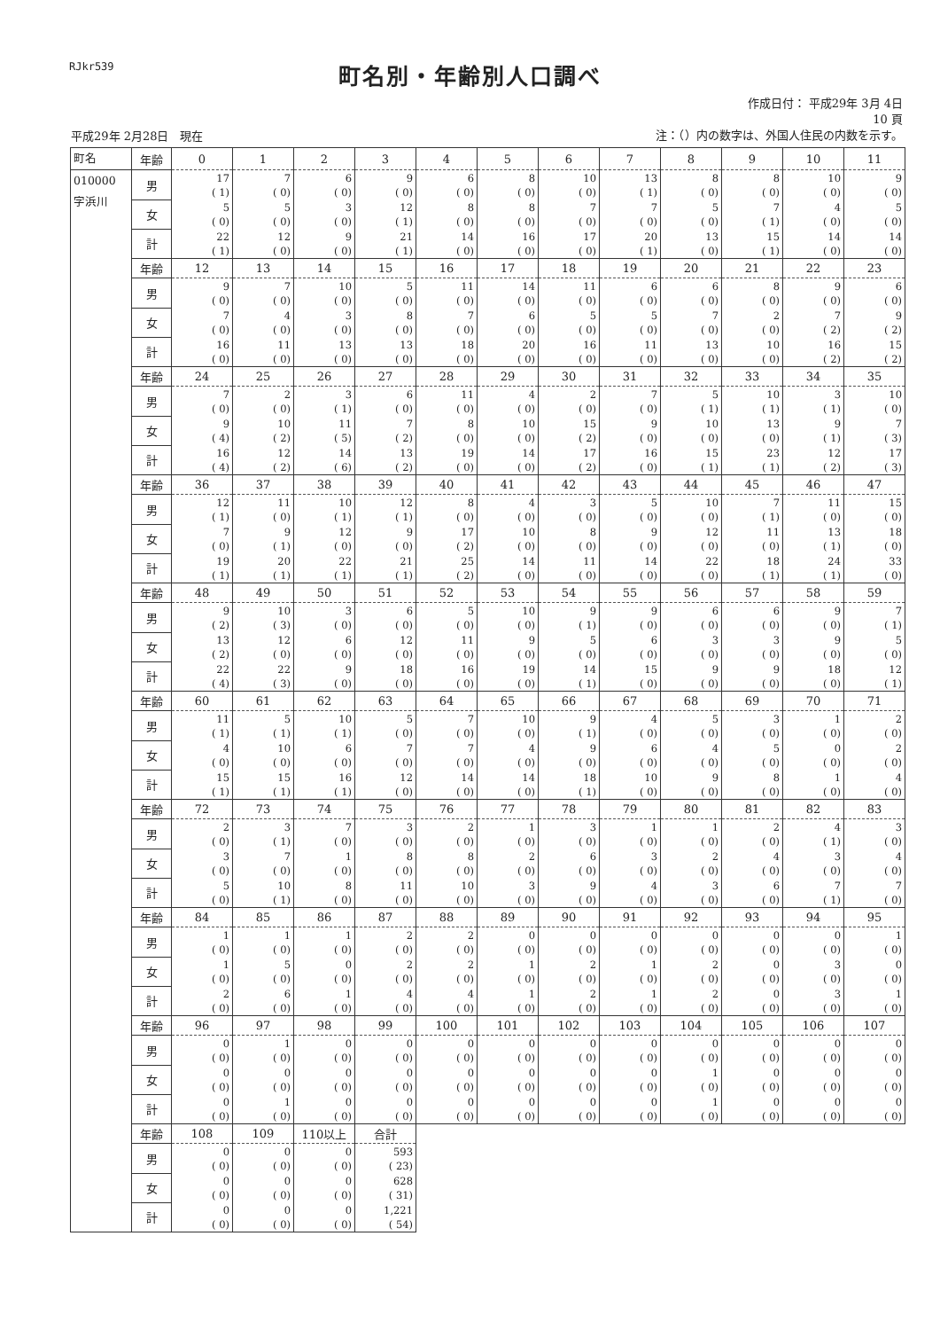RJkr539
町名別・年齢別人口調べ
平成29年 2月28日　現在
作成日付： 平成29年 3月 4日
10 頁
注：（）内の数字は、外国人住民の内数を示す。
| 町名 | 年齢 | 0 | 1 | 2 | 3 | 4 | 5 | 6 | 7 | 8 | 9 | 10 | 11 |
| --- | --- | --- | --- | --- | --- | --- | --- | --- | --- | --- | --- | --- | --- |
| 010000 字浜川 | 男 | 17 ( 1) | 7 ( 0) | 6 ( 0) | 9 ( 0) | 6 ( 0) | 8 ( 0) | 10 ( 0) | 13 ( 1) | 8 ( 0) | 8 ( 0) | 10 ( 0) | 9 ( 0) |
| | 女 | 5 ( 0) | 5 ( 0) | 3 ( 0) | 12 ( 1) | 8 ( 0) | 8 ( 0) | 7 ( 0) | 7 ( 0) | 5 ( 0) | 7 ( 1) | 4 ( 0) | 5 ( 0) |
| | 計 | 22 ( 1) | 12 ( 0) | 9 ( 0) | 21 ( 1) | 14 ( 0) | 16 ( 0) | 17 ( 0) | 20 ( 1) | 13 ( 0) | 15 ( 1) | 14 ( 0) | 14 ( 0) |
| | 年齢 | 12 | 13 | 14 | 15 | 16 | 17 | 18 | 19 | 20 | 21 | 22 | 23 |
| | 男 | 9 ( 0) | 7 ( 0) | 10 ( 0) | 5 ( 0) | 11 ( 0) | 14 ( 0) | 11 ( 0) | 6 ( 0) | 6 ( 0) | 8 ( 0) | 9 ( 0) | 6 ( 0) |
| | 女 | 7 ( 0) | 4 ( 0) | 3 ( 0) | 8 ( 0) | 7 ( 0) | 6 ( 0) | 5 ( 0) | 5 ( 0) | 7 ( 0) | 2 ( 0) | 7 ( 2) | 9 ( 2) |
| | 計 | 16 ( 0) | 11 ( 0) | 13 ( 0) | 13 ( 0) | 18 ( 0) | 20 ( 0) | 16 ( 0) | 11 ( 0) | 13 ( 0) | 10 ( 0) | 16 ( 2) | 15 ( 2) |
| | 年齢 | 24 | 25 | 26 | 27 | 28 | 29 | 30 | 31 | 32 | 33 | 34 | 35 |
| | 男 | 7 ( 0) | 2 ( 0) | 3 ( 1) | 6 ( 0) | 11 ( 0) | 4 ( 0) | 2 ( 0) | 7 ( 0) | 5 ( 1) | 10 ( 1) | 3 ( 1) | 10 ( 0) |
| | 女 | 9 ( 4) | 10 ( 2) | 11 ( 5) | 7 ( 2) | 8 ( 0) | 10 ( 0) | 15 ( 2) | 9 ( 0) | 10 ( 0) | 13 ( 0) | 9 ( 1) | 7 ( 3) |
| | 計 | 16 ( 4) | 12 ( 2) | 14 ( 6) | 13 ( 2) | 19 ( 0) | 14 ( 0) | 17 ( 2) | 16 ( 0) | 15 ( 1) | 23 ( 1) | 12 ( 2) | 17 ( 3) |
| | 年齢 | 36 | 37 | 38 | 39 | 40 | 41 | 42 | 43 | 44 | 45 | 46 | 47 |
| | 男 | 12 ( 1) | 11 ( 0) | 10 ( 1) | 12 ( 1) | 8 ( 0) | 4 ( 0) | 3 ( 0) | 5 ( 0) | 10 ( 0) | 7 ( 1) | 11 ( 0) | 15 ( 0) |
| | 女 | 7 ( 0) | 9 ( 1) | 12 ( 0) | 9 ( 0) | 17 ( 2) | 10 ( 0) | 8 ( 0) | 9 ( 0) | 12 ( 0) | 11 ( 0) | 13 ( 1) | 18 ( 0) |
| | 計 | 19 ( 1) | 20 ( 1) | 22 ( 1) | 21 ( 1) | 25 ( 2) | 14 ( 0) | 11 ( 0) | 14 ( 0) | 22 ( 0) | 18 ( 1) | 24 ( 1) | 33 ( 0) |
| | 年齢 | 48 | 49 | 50 | 51 | 52 | 53 | 54 | 55 | 56 | 57 | 58 | 59 |
| | 男 | 9 ( 2) | 10 ( 3) | 3 ( 0) | 6 ( 0) | 5 ( 0) | 10 ( 0) | 9 ( 1) | 9 ( 0) | 6 ( 0) | 6 ( 0) | 9 ( 0) | 7 ( 1) |
| | 女 | 13 ( 2) | 12 ( 0) | 6 ( 0) | 12 ( 0) | 11 ( 0) | 9 ( 0) | 5 ( 0) | 6 ( 0) | 3 ( 0) | 3 ( 0) | 9 ( 0) | 5 ( 0) |
| | 計 | 22 ( 4) | 22 ( 3) | 9 ( 0) | 18 ( 0) | 16 ( 0) | 19 ( 0) | 14 ( 1) | 15 ( 0) | 9 ( 0) | 9 ( 0) | 18 ( 0) | 12 ( 1) |
| | 年齢 | 60 | 61 | 62 | 63 | 64 | 65 | 66 | 67 | 68 | 69 | 70 | 71 |
| | 男 | 11 ( 1) | 5 ( 1) | 10 ( 1) | 5 ( 0) | 7 ( 0) | 10 ( 0) | 9 ( 1) | 4 ( 0) | 5 ( 0) | 3 ( 0) | 1 ( 0) | 2 ( 0) |
| | 女 | 4 ( 0) | 10 ( 0) | 6 ( 0) | 7 ( 0) | 7 ( 0) | 4 ( 0) | 9 ( 0) | 6 ( 0) | 4 ( 0) | 5 ( 0) | 0 ( 0) | 2 ( 0) |
| | 計 | 15 ( 1) | 15 ( 1) | 16 ( 1) | 12 ( 0) | 14 ( 0) | 14 ( 0) | 18 ( 1) | 10 ( 0) | 9 ( 0) | 8 ( 0) | 1 ( 0) | 4 ( 0) |
| | 年齢 | 72 | 73 | 74 | 75 | 76 | 77 | 78 | 79 | 80 | 81 | 82 | 83 |
| | 男 | 2 ( 0) | 3 ( 1) | 7 ( 0) | 3 ( 0) | 2 ( 0) | 1 ( 0) | 3 ( 0) | 1 ( 0) | 1 ( 0) | 2 ( 0) | 4 ( 1) | 3 ( 0) |
| | 女 | 3 ( 0) | 7 ( 0) | 1 ( 0) | 8 ( 0) | 8 ( 0) | 2 ( 0) | 6 ( 0) | 3 ( 0) | 2 ( 0) | 4 ( 0) | 3 ( 0) | 4 ( 0) |
| | 計 | 5 ( 0) | 10 ( 1) | 8 ( 0) | 11 ( 0) | 10 ( 0) | 3 ( 0) | 9 ( 0) | 4 ( 0) | 3 ( 0) | 6 ( 0) | 7 ( 1) | 7 ( 0) |
| | 年齢 | 84 | 85 | 86 | 87 | 88 | 89 | 90 | 91 | 92 | 93 | 94 | 95 |
| | 男 | 1 ( 0) | 1 ( 0) | 1 ( 0) | 2 ( 0) | 2 ( 0) | 0 ( 0) | 0 ( 0) | 0 ( 0) | 0 ( 0) | 0 ( 0) | 0 ( 0) | 1 ( 0) |
| | 女 | 1 ( 0) | 5 ( 0) | 0 ( 0) | 2 ( 0) | 2 ( 0) | 1 ( 0) | 2 ( 0) | 1 ( 0) | 2 ( 0) | 0 ( 0) | 3 ( 0) | 0 ( 0) |
| | 計 | 2 ( 0) | 6 ( 0) | 1 ( 0) | 4 ( 0) | 4 ( 0) | 1 ( 0) | 2 ( 0) | 1 ( 0) | 2 ( 0) | 0 ( 0) | 3 ( 0) | 1 ( 0) |
| | 年齢 | 96 | 97 | 98 | 99 | 100 | 101 | 102 | 103 | 104 | 105 | 106 | 107 |
| | 男 | 0 ( 0) | 1 ( 0) | 0 ( 0) | 0 ( 0) | 0 ( 0) | 0 ( 0) | 0 ( 0) | 0 ( 0) | 0 ( 0) | 0 ( 0) | 0 ( 0) | 0 ( 0) |
| | 女 | 0 ( 0) | 0 ( 0) | 0 ( 0) | 0 ( 0) | 0 ( 0) | 0 ( 0) | 0 ( 0) | 0 ( 0) | 1 ( 0) | 0 ( 0) | 0 ( 0) | 0 ( 0) |
| | 計 | 0 ( 0) | 1 ( 0) | 0 ( 0) | 0 ( 0) | 0 ( 0) | 0 ( 0) | 0 ( 0) | 0 ( 0) | 1 ( 0) | 0 ( 0) | 0 ( 0) | 0 ( 0) |
| | 年齢 | 108 | 109 | 110以上 | 合計 | | | | | | | | |
| | 男 | 0 ( 0) | 0 ( 0) | 0 ( 0) | 593 ( 23) | | | | | | | | |
| | 女 | 0 ( 0) | 0 ( 0) | 0 ( 0) | 628 ( 31) | | | | | | | | |
| | 計 | 0 ( 0) | 0 ( 0) | 0 ( 0) | 1,221 ( 54) | | | | | | | | |